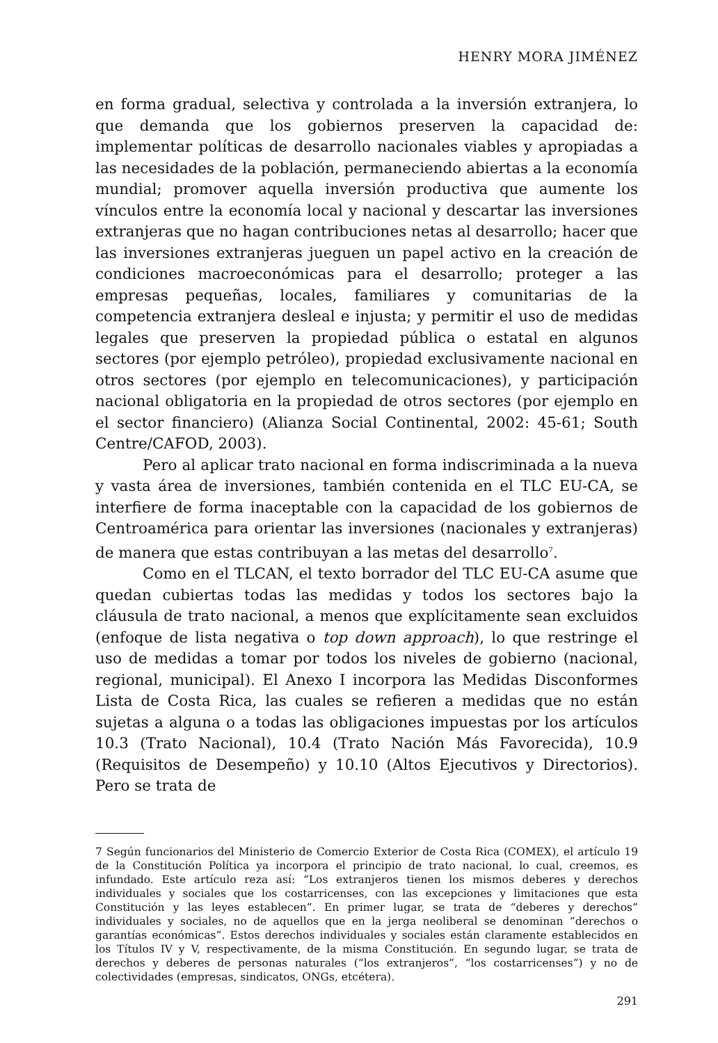HENRY MORA JIMÉNEZ
en forma gradual, selectiva y controlada a la inversión extranjera, lo que demanda que los gobiernos preserven la capacidad de: implementar políticas de desarrollo nacionales viables y apropiadas a las necesidades de la población, permaneciendo abiertas a la economía mundial; promover aquella inversión productiva que aumente los vínculos entre la economía local y nacional y descartar las inversiones extranjeras que no hagan contribuciones netas al desarrollo; hacer que las inversiones extranjeras jueguen un papel activo en la creación de condiciones macroeconómicas para el desarrollo; proteger a las empresas pequeñas, locales, familiares y comunitarias de la competencia extranjera desleal e injusta; y permitir el uso de medidas legales que preserven la propiedad pública o estatal en algunos sectores (por ejemplo petróleo), propiedad exclusivamente nacional en otros sectores (por ejemplo en telecomunicaciones), y participación nacional obligatoria en la propiedad de otros sectores (por ejemplo en el sector financiero) (Alianza Social Continental, 2002: 45-61; South Centre/CAFOD, 2003).
Pero al aplicar trato nacional en forma indiscriminada a la nueva y vasta área de inversiones, también contenida en el TLC EU-CA, se interfiere de forma inaceptable con la capacidad de los gobiernos de Centroamérica para orientar las inversiones (nacionales y extranjeras) de manera que estas contribuyan a las metas del desarrollo<sup>7</sup>.
Como en el TLCAN, el texto borrador del TLC EU-CA asume que quedan cubiertas todas las medidas y todos los sectores bajo la cláusula de trato nacional, a menos que explícitamente sean excluidos (enfoque de lista negativa o top down approach), lo que restringe el uso de medidas a tomar por todos los niveles de gobierno (nacional, regional, municipal). El Anexo I incorpora las Medidas Disconformes Lista de Costa Rica, las cuales se refieren a medidas que no están sujetas a alguna o a todas las obligaciones impuestas por los artículos 10.3 (Trato Nacional), 10.4 (Trato Nación Más Favorecida), 10.9 (Requisitos de Desempeño) y 10.10 (Altos Ejecutivos y Directorios). Pero se trata de
7 Según funcionarios del Ministerio de Comercio Exterior de Costa Rica (COMEX), el artículo 19 de la Constitución Política ya incorpora el principio de trato nacional, lo cual, creemos, es infundado. Este artículo reza así: “Los extranjeros tienen los mismos deberes y derechos individuales y sociales que los costarricenses, con las excepciones y limitaciones que esta Constitución y las leyes establecen”. En primer lugar, se trata de “deberes y derechos” individuales y sociales, no de aquellos que en la jerga neoliberal se denominan “derechos o garantías económicas”. Estos derechos individuales y sociales están claramente establecidos en los Títulos IV y V, respectivamente, de la misma Constitución. En segundo lugar, se trata de derechos y deberes de personas naturales (“los extranjeros”, “los costarricenses”) y no de colectividades (empresas, sindicatos, ONGs, etcétera).
291